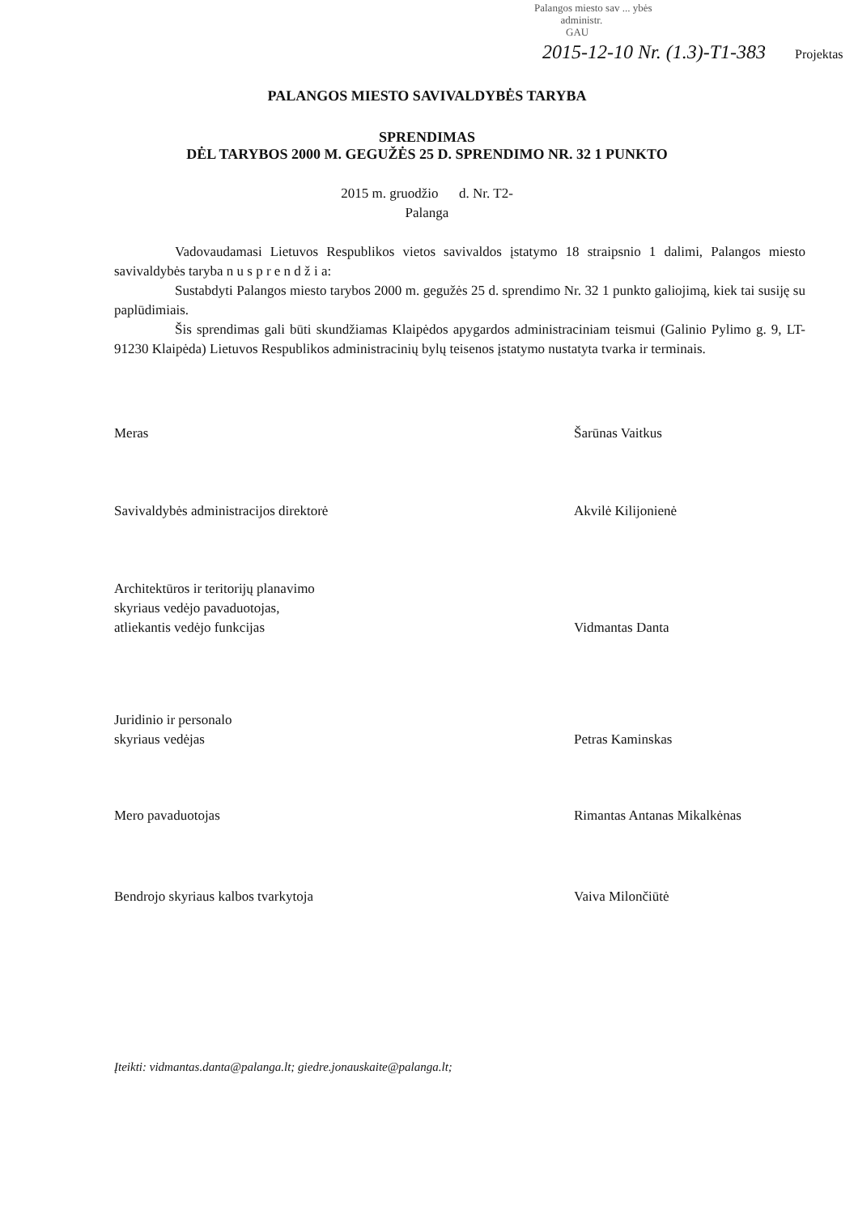Palangos miesto sav ... ybės
administr.
GAU
2015-12-10 Nr. (1.3)-T1-383 Projektas
PALANGOS MIESTO SAVIVALDYBĖS TARYBA
SPRENDIMAS
DĖL TARYBOS 2000 M. GEGUŽĖS 25 D. SPRENDIMO NR. 32 1 PUNKTO
2015 m. gruodžio d. Nr. T2-
Palanga
Vadovaudamasi Lietuvos Respublikos vietos savivaldos įstatymo 18 straipsnio 1 dalimi, Palangos miesto savivaldybės taryba n u s p r e n d ž i a:
Sustabdyti Palangos miesto tarybos 2000 m. gegužės 25 d. sprendimo Nr. 32 1 punkto galiojimą, kiek tai susiję su paplūdimiais.
Šis sprendimas gali būti skundžiamas Klaipėdos apygardos administraciniam teismui (Galinio Pylimo g. 9, LT-91230 Klaipėda) Lietuvos Respublikos administracinių bylų teisenos įstatymo nustatyta tvarka ir terminais.
Meras Šarūnas Vaitkus
Savivaldybės administracijos direktorė Akvilė Kilijonienė
Architektūros ir teritorijų planavimo
skyriaus vedėjo pavaduotojas,
atliekantis vedėjo funkcijas
Vidmantas Danta
Juridinio ir personalo
skyriaus vedėjas
Petras Kaminskas
Mero pavaduotojas Rimantas Antanas Mikalkėnas
Bendrojo skyriaus kalbos tvarkytoja Vaiva Milončiūtė
Įteikti: vidmantas.danta@palanga.lt; giedre.jonauskaite@palanga.lt;